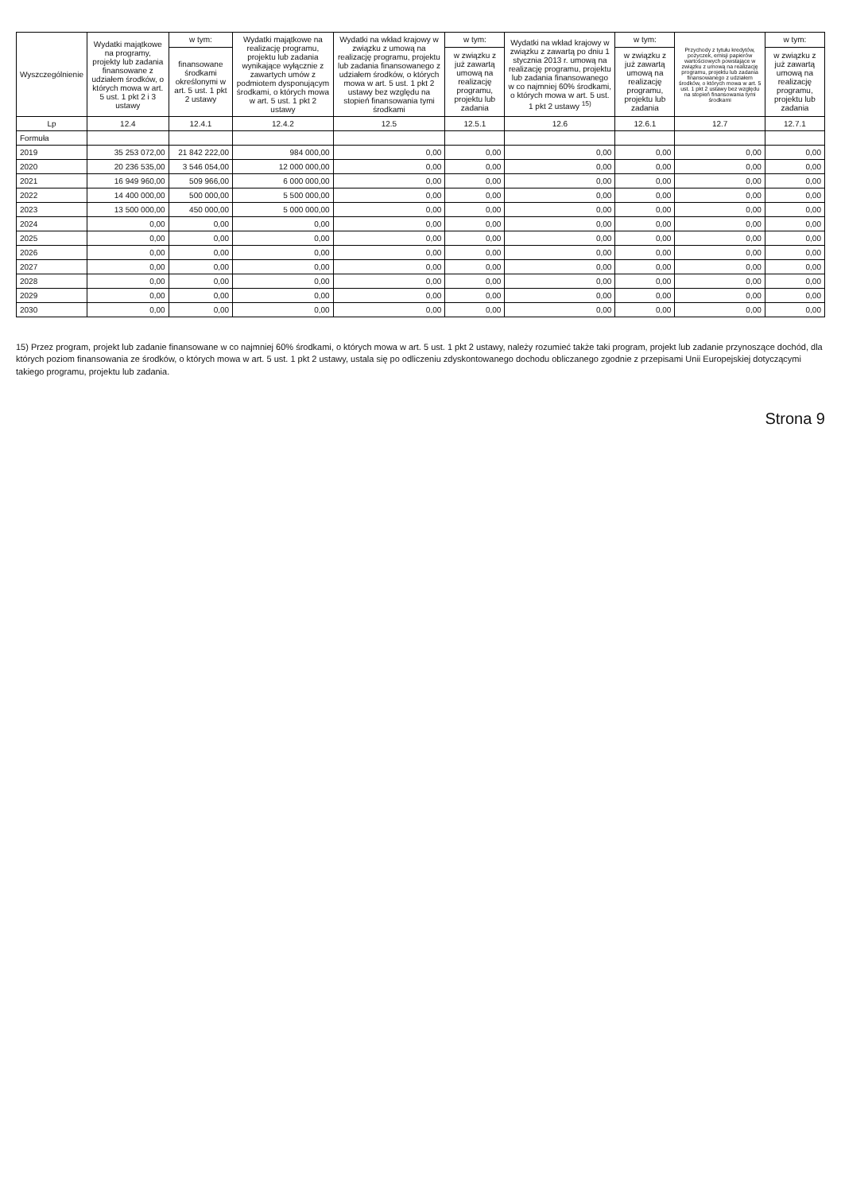| Wyszczególnienie | Wydatki majątkowe na programy, projekty lub zadania finansowane z udziałem środków, o których mowa w art. 5 ust. 1 pkt 2 i 3 ustawy | w tym: | Wydatki majątkowe na realizację programu, projektu lub zadania wynikające wyłącznie z zawartych umów z podmiotem dysponującym środkami, o których mowa w art. 5 ust. 1 pkt 2 ustawy | Wydatki na wkład krajowy w związku z umową na realizację programu, projektu lub zadania finansowanego z udziałem środków, o których mowa w art. 5 ust. 1 pkt 2 ustawy bez względu na stopień finansowania tymi środkami | w tym: | Wydatki na wkład krajowy w związku z zawartą po dniu 1 stycznia 2013 r. umową na realizację programu, projektu lub zadania finansowanego w co najmniej 60% środkami, o których mowa w art. 5 ust. 1 pkt 2 ustawy <sup>15)</sup> | w tym: | Przychody z tytułu kredytów, pożyczek, emisji papierów wartościowych powstające w związku z umową na realizację programu, projektu lub zadania finansowanego z udziałem środków, o których mowa w art. 5 ust. 1 pkt 2 ustawy bez względu na stopień finansowania tymi środkami | w tym: |
| --- | --- | --- | --- | --- | --- | --- | --- | --- | --- |
| | | finansowane środkami określonymi w art. 5 ust. 1 pkt 2 ustawy | | | w związku z już zawartą umową na realizację programu, projektu lub zadania | | w związku z już zawartą umową na realizację programu, projektu lub zadania | | w związku z już zawartą umową na realizację programu, projektu lub zadania |
| Lp | 12.4 | 12.4.1 | 12.4.2 | 12.5 | 12.5.1 | 12.6 | 12.6.1 | 12.7 | 12.7.1 |
| Formuła | | | | | | | | | |
| 2019 | 35 253 072,00 | 21 842 222,00 | 984 000,00 | 0,00 | 0,00 | 0,00 | 0,00 | 0,00 | 0,00 |
| 2020 | 20 236 535,00 | 3 546 054,00 | 12 000 000,00 | 0,00 | 0,00 | 0,00 | 0,00 | 0,00 | 0,00 |
| 2021 | 16 949 960,00 | 509 966,00 | 6 000 000,00 | 0,00 | 0,00 | 0,00 | 0,00 | 0,00 | 0,00 |
| 2022 | 14 400 000,00 | 500 000,00 | 5 500 000,00 | 0,00 | 0,00 | 0,00 | 0,00 | 0,00 | 0,00 |
| 2023 | 13 500 000,00 | 450 000,00 | 5 000 000,00 | 0,00 | 0,00 | 0,00 | 0,00 | 0,00 | 0,00 |
| 2024 | 0,00 | 0,00 | 0,00 | 0,00 | 0,00 | 0,00 | 0,00 | 0,00 | 0,00 |
| 2025 | 0,00 | 0,00 | 0,00 | 0,00 | 0,00 | 0,00 | 0,00 | 0,00 | 0,00 |
| 2026 | 0,00 | 0,00 | 0,00 | 0,00 | 0,00 | 0,00 | 0,00 | 0,00 | 0,00 |
| 2027 | 0,00 | 0,00 | 0,00 | 0,00 | 0,00 | 0,00 | 0,00 | 0,00 | 0,00 |
| 2028 | 0,00 | 0,00 | 0,00 | 0,00 | 0,00 | 0,00 | 0,00 | 0,00 | 0,00 |
| 2029 | 0,00 | 0,00 | 0,00 | 0,00 | 0,00 | 0,00 | 0,00 | 0,00 | 0,00 |
| 2030 | 0,00 | 0,00 | 0,00 | 0,00 | 0,00 | 0,00 | 0,00 | 0,00 | 0,00 |
15) Przez program, projekt lub zadanie finansowane w co najmniej 60% środkami, o których mowa w art. 5 ust. 1 pkt 2 ustawy, należy rozumieć także taki program, projekt lub zadanie przynoszące dochód, dla których poziom finansowania ze środków, o których mowa w art. 5 ust. 1 pkt 2 ustawy, ustala się po odliczeniu zdyskontowanego dochodu obliczanego zgodnie z przepisami Unii Europejskiej dotyczącymi takiego programu, projektu lub zadania.
Strona 9